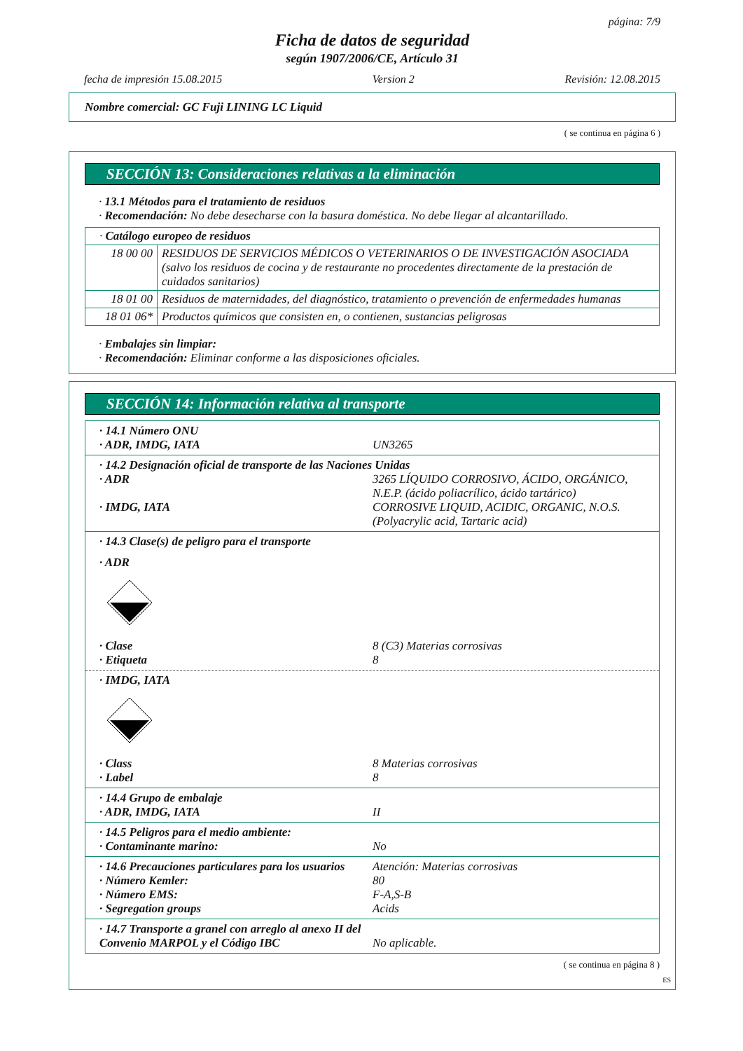página: 7/9
Ficha de datos de seguridad
según 1907/2006/CE, Artículo 31
fecha de impresión 15.08.2015 Version 2 Revisión: 12.08.2015
Nombre comercial: GC Fuji LINING LC Liquid
( se continua en página 6 )
SECCIÓN 13: Consideraciones relativas a la eliminación
· 13.1 Métodos para el tratamiento de residuos
· Recomendación: No debe desecharse con la basura doméstica. No debe llegar al alcantarillado.
| · Catálogo europeo de residuos | |
| 18 00 00 | RESIDUOS DE SERVICIOS MÉDICOS O VETERINARIOS O DE INVESTIGACIÓN ASOCIADA (salvo los residuos de cocina y de restaurante no procedentes directamente de la prestación de cuidados sanitarios) |
| 18 01 00 | Residuos de maternidades, del diagnóstico, tratamiento o prevención de enfermedades humanas |
| 18 01 06* | Productos químicos que consisten en, o contienen, sustancias peligrosas |
· Embalajes sin limpiar:
· Recomendación: Eliminar conforme a las disposiciones oficiales.
SECCIÓN 14: Información relativa al transporte
· 14.1 Número ONU
· ADR, IMDG, IATA UN3265
· 14.2 Designación oficial de transporte de las Naciones Unidas
· ADR 3265 LÍQUIDO CORROSIVO, ÁCIDO, ORGÁNICO, N.E.P. (ácido poliacrílico, ácido tartárico)
· IMDG, IATA CORROSIVE LIQUID, ACIDIC, ORGANIC, N.O.S. (Polyacrylic acid, Tartaric acid)
· 14.3 Clase(s) de peligro para el transporte
· ADR
· Clase 8 (C3) Materias corrosivas
· Etiqueta 8
· IMDG, IATA
· Class 8 Materias corrosivas
· Label 8
· 14.4 Grupo de embalaje
· ADR, IMDG, IATA II
· 14.5 Peligros para el medio ambiente:
· Contaminante marino: No
· 14.6 Precauciones particulares para los usuarios Atención: Materias corrosivas
· Número Kemler: 80
· Número EMS: F-A,S-B
· Segregation groups Acids
· 14.7 Transporte a granel con arreglo al anexo II del Convenio MARPOL y el Código IBC
No aplicable.
( se continua en página 8 )
ES